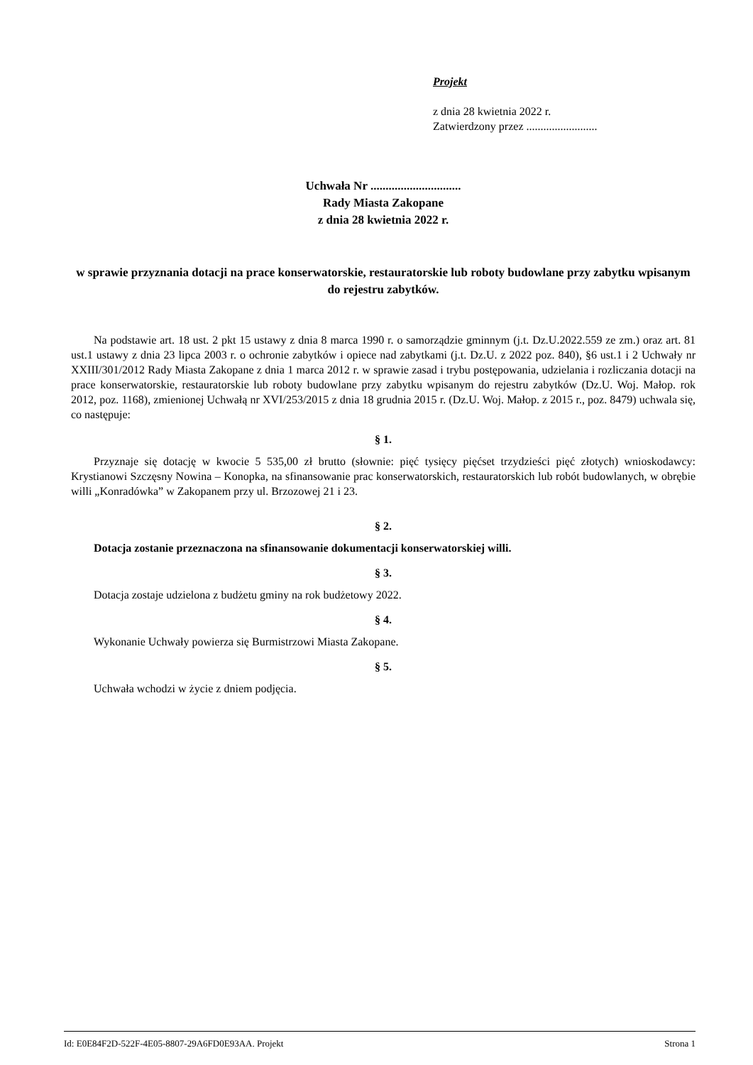Projekt
z dnia 28 kwietnia 2022 r.
Zatwierdzony przez .........................
Uchwała Nr ..............................
Rady Miasta Zakopane
z dnia 28 kwietnia 2022 r.
w sprawie przyznania dotacji na prace konserwatorskie, restauratorskie lub roboty budowlane przy zabytku wpisanym do rejestru zabytków.
Na podstawie art. 18 ust. 2 pkt 15 ustawy z dnia 8 marca 1990 r. o samorządzie gminnym (j.t. Dz.U.2022.559 ze zm.) oraz art. 81 ust.1 ustawy z dnia 23 lipca 2003 r. o ochronie zabytków i opiece nad zabytkami (j.t. Dz.U. z 2022 poz. 840), §6 ust.1 i 2 Uchwały nr XXIII/301/2012 Rady Miasta Zakopane z dnia 1 marca 2012 r. w sprawie zasad i trybu postępowania, udzielania i rozliczania dotacji na prace konserwatorskie, restauratorskie lub roboty budowlane przy zabytku wpisanym do rejestru zabytków (Dz.U. Woj. Małop. rok 2012, poz. 1168), zmienionej Uchwałą nr XVI/253/2015 z dnia 18 grudnia 2015 r. (Dz.U. Woj. Małop. z 2015 r., poz. 8479) uchwala się, co następuje:
§ 1.
Przyznaje się dotację w kwocie 5 535,00 zł brutto (słownie: pięć tysięcy pięćset trzydzieści pięć złotych) wnioskodawcy: Krystianowi Szczęsny Nowina – Konopka, na sfinansowanie prac konserwatorskich, restauratorskich lub robót budowlanych, w obrębie willi „Konradówka” w Zakopanem przy ul. Brzozowej 21 i 23.
§ 2.
Dotacja zostanie przeznaczona na sfinansowanie dokumentacji konserwatorskiej willi.
§ 3.
Dotacja zostaje udzielona z budżetu gminy na rok budżetowy 2022.
§ 4.
Wykonanie Uchwały powierza się Burmistrzowi Miasta Zakopane.
§ 5.
Uchwała wchodzi w życie z dniem podjęcia.
Id: E0E84F2D-522F-4E05-8807-29A6FD0E93AA. Projekt Strona 1